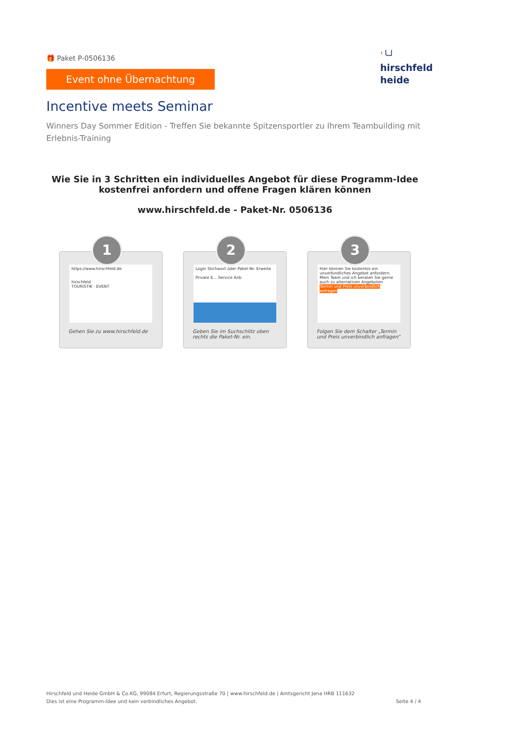🎁 Paket P-0506136
Event ohne Übernachtung
ˈ╰┘
hirschfeld
heide
Incentive meets Seminar
Winners Day Sommer Edition - Treffen Sie bekannte Spitzensportler zu Ihrem Teambuilding mit Erlebnis-Training
Wie Sie in 3 Schritten ein individuelles Angebot für diese Programm-Idee kostenfrei anfordern und offene Fragen klären können
www.hirschfeld.de - Paket-Nr. 0506136
1
https://www.hirschfeld.de
hirschfeld
TOURISTIK · EVENT
Gehen Sie zu www.hirschfeld.de
2
Login Stichwort oder Paket-Nr. Erweite
Private E... Service Anb
Geben Sie im Suchschlitz oben rechts die Paket-Nr. ein.
3
Hier können Sie kostenlos ein unverbindliches Angebot anfordern.
Mein Team und ich beraten Sie gerne auch zu alternativen Angeboten
Termin und Preis unverbindlich anfragen
Folgen Sie dem Schalter „Termin und Preis unverbindlich anfragen“
Hirschfeld und Heide GmbH & Co.KG, 99084 Erfurt, Regierungsstraße 70 | www.hirschfeld.de | Amtsgericht Jena HRB 111632
Dies ist eine Programm-Idee und kein verbindliches Angebot.
Seite 4 / 4